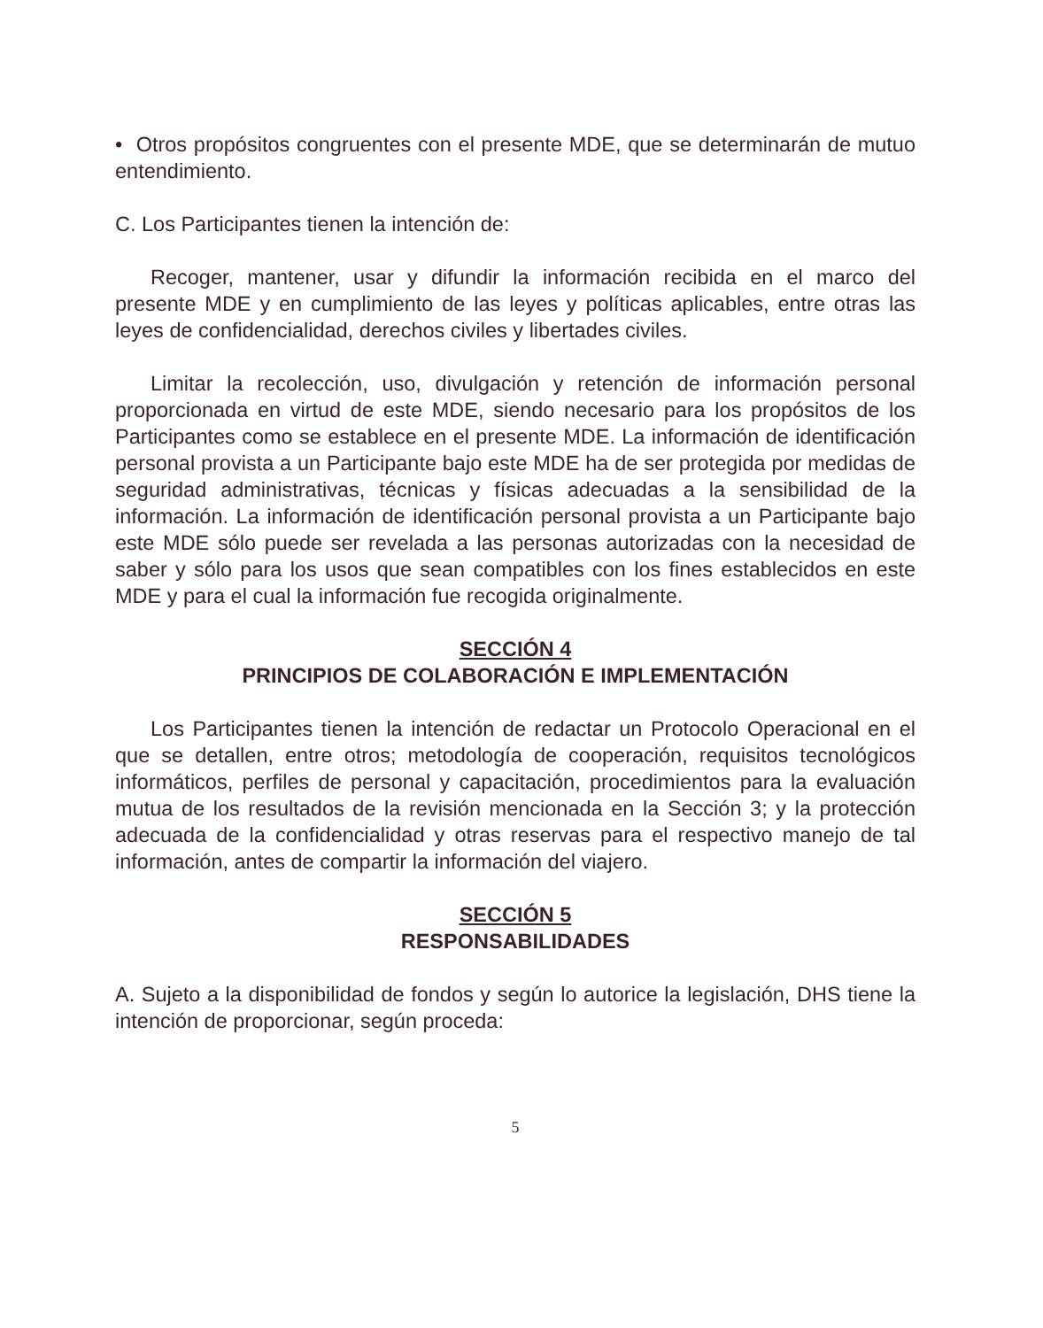• Otros propósitos congruentes con el presente MDE, que se determinarán de mutuo entendimiento.
C. Los Participantes tienen la intención de:
Recoger, mantener, usar y difundir la información recibida en el marco del presente MDE y en cumplimiento de las leyes y políticas aplicables, entre otras las leyes de confidencialidad, derechos civiles y libertades civiles.
Limitar la recolección, uso, divulgación y retención de información personal proporcionada en virtud de este MDE, siendo necesario para los propósitos de los Participantes como se establece en el presente MDE. La información de identificación personal provista a un Participante bajo este MDE ha de ser protegida por medidas de seguridad administrativas, técnicas y físicas adecuadas a la sensibilidad de la información. La información de identificación personal provista a un Participante bajo este MDE sólo puede ser revelada a las personas autorizadas con la necesidad de saber y sólo para los usos que sean compatibles con los fines establecidos en este MDE y para el cual la información fue recogida originalmente.
SECCIÓN 4
PRINCIPIOS DE COLABORACIÓN E IMPLEMENTACIÓN
Los Participantes tienen la intención de redactar un Protocolo Operacional en el que se detallen, entre otros; metodología de cooperación, requisitos tecnológicos informáticos, perfiles de personal y capacitación, procedimientos para la evaluación mutua de los resultados de la revisión mencionada en la Sección 3; y la protección adecuada de la confidencialidad y otras reservas para el respectivo manejo de tal información, antes de compartir la información del viajero.
SECCIÓN 5
RESPONSABILIDADES
A. Sujeto a la disponibilidad de fondos y según lo autorice la legislación, DHS tiene la intención de proporcionar, según proceda:
5